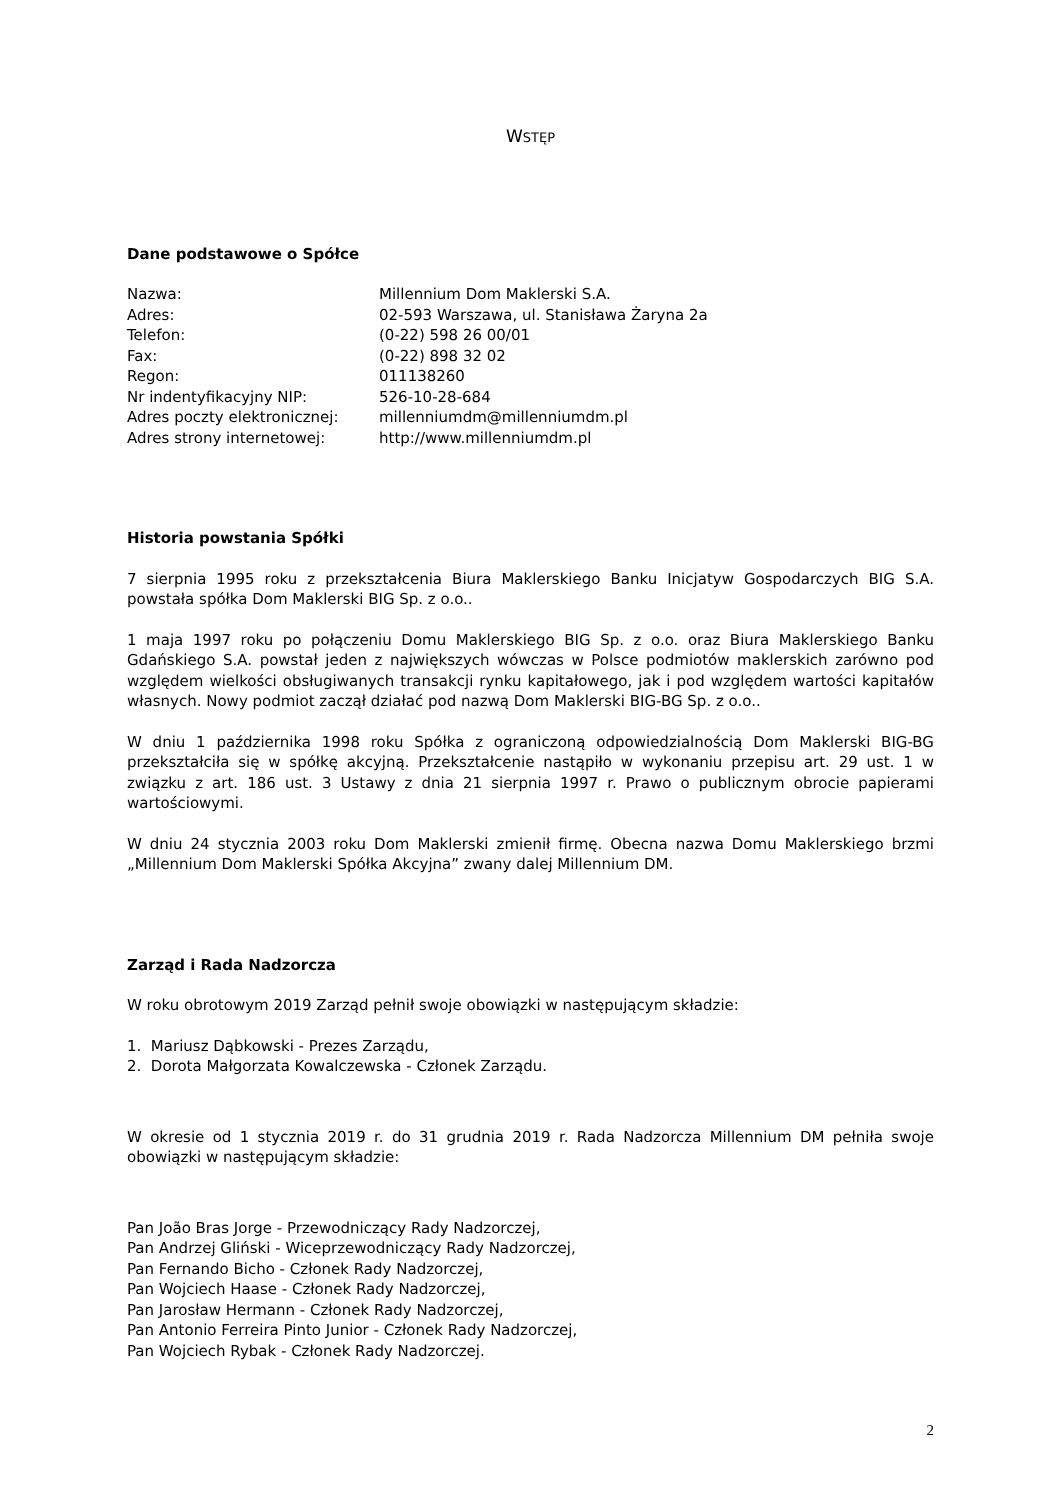WSTĘP
Dane podstawowe o Spółce
| Nazwa: | Millennium Dom Maklerski S.A. |
| Adres: | 02-593 Warszawa, ul. Stanisława Żaryna 2a |
| Telefon: | (0-22) 598 26 00/01 |
| Fax: | (0-22) 898 32 02 |
| Regon: | 011138260 |
| Nr indentyfikacyjny NIP: | 526-10-28-684 |
| Adres poczty elektronicznej: | millenniumdm@millenniumdm.pl |
| Adres strony internetowej: | http://www.millenniumdm.pl |
Historia powstania Spółki
7 sierpnia 1995 roku z przekształcenia Biura Maklerskiego Banku Inicjatyw Gospodarczych BIG S.A. powstała spółka Dom Maklerski BIG Sp. z o.o..
1 maja 1997 roku po połączeniu Domu Maklerskiego BIG Sp. z o.o. oraz Biura Maklerskiego Banku Gdańskiego S.A. powstał jeden z największych wówczas w Polsce podmiotów maklerskich zarówno pod względem wielkości obsługiwanych transakcji rynku kapitałowego, jak i pod względem wartości kapitałów własnych. Nowy podmiot zaczął działać pod nazwą Dom Maklerski BIG-BG Sp. z o.o..
W dniu 1 października 1998 roku Spółka z ograniczoną odpowiedzialnością Dom Maklerski BIG-BG przekształciła się w spółkę akcyjną. Przekształcenie nastąpiło w wykonaniu przepisu art. 29 ust. 1 w związku z art. 186 ust. 3 Ustawy z dnia 21 sierpnia 1997 r. Prawo o publicznym obrocie papierami wartościowymi.
W dniu 24 stycznia 2003 roku Dom Maklerski zmienił firmę. Obecna nazwa Domu Maklerskiego brzmi „Millennium Dom Maklerski Spółka Akcyjna” zwany dalej Millennium DM.
Zarząd i Rada Nadzorcza
W roku obrotowym 2019 Zarząd pełnił swoje obowiązki w następującym składzie:
1. Mariusz Dąbkowski - Prezes Zarządu,
2. Dorota Małgorzata Kowalczewska - Członek Zarządu.
W okresie od 1 stycznia 2019 r. do 31 grudnia 2019 r. Rada Nadzorcza Millennium DM pełniła swoje obowiązki w następującym składzie:
Pan João Bras Jorge - Przewodniczący Rady Nadzorczej,
Pan Andrzej Gliński - Wiceprzewodniczący Rady Nadzorczej,
Pan Fernando Bicho - Członek Rady Nadzorczej,
Pan Wojciech Haase - Członek Rady Nadzorczej,
Pan Jarosław Hermann - Członek Rady Nadzorczej,
Pan Antonio Ferreira Pinto Junior - Członek Rady Nadzorczej,
Pan Wojciech Rybak - Członek Rady Nadzorczej.
2